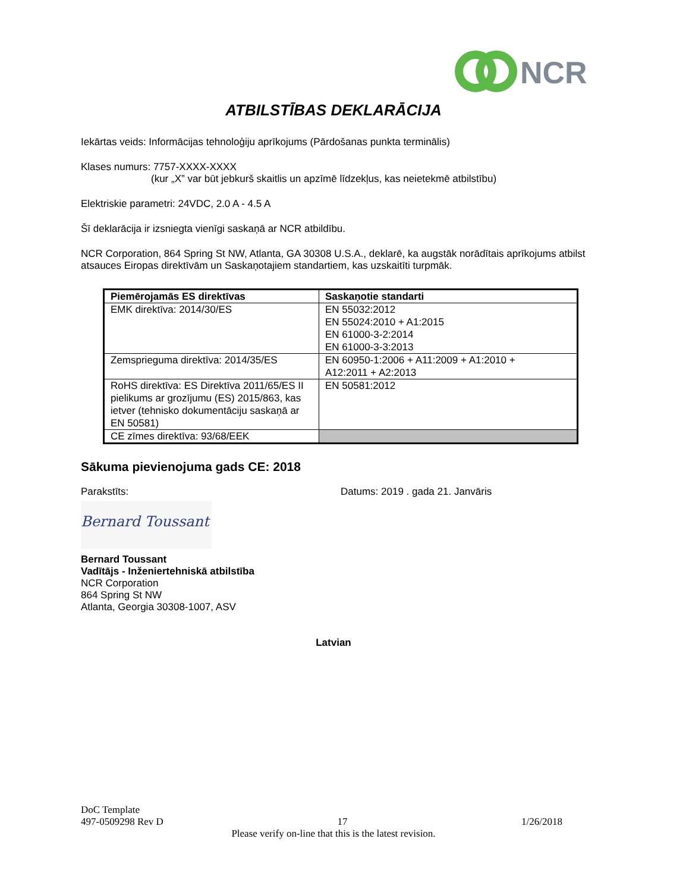NCR
ATBILSTĪBAS DEKLARĀCIJA
Iekārtas veids: Informācijas tehnoloģiju aprīkojums (Pārdošanas punkta terminālis)
Klases numurs: 7757-XXXX-XXXX
(kur „X” var būt jebkurš skaitlis un apzīmē līdzekļus, kas neietekmē atbilstību)
Elektriskie parametri: 24VDC, 2.0 A - 4.5 A
Šī deklarācija ir izsniegta vienīgi saskaņā ar NCR atbildību.
NCR Corporation, 864 Spring St NW, Atlanta, GA 30308 U.S.A., deklarē, ka augstāk norādītais aprīkojums atbilst atsauces Eiropas direktīvām un Saskaņotajiem standartiem, kas uzskaitīti turpmāk.
| Piemērojamās ES direktīvas | Saskaņotie standarti |
| --- | --- |
| EMK direktīva: 2014/30/ES | EN 55032:2012 EN 55024:2010 + A1:2015 EN 61000-3-2:2014 EN 61000-3-3:2013 |
| Zemsprieguma direktīva: 2014/35/ES | EN 60950-1:2006 + A11:2009 + A1:2010 + A12:2011 + A2:2013 |
| RoHS direktīva: ES Direktīva 2011/65/ES II pielikums ar grozījumu (ES) 2015/863, kas ietver (tehnisko dokumentāciju saskaņā ar EN 50581) | EN 50581:2012 |
| CE zīmes direktīva: 93/68/EEK | |
Sākuma pievienojuma gads CE: 2018
Parakstīts: Datums: 2019 . gada 21. Janvāris
Bernard Toussant
Bernard Toussant
Vadītājs - Inženiertehniskā atbilstība
NCR Corporation
864 Spring St NW
Atlanta, Georgia 30308-1007, ASV
Latvian
DoC Template
497-0509298 Rev D 17 1/26/2018
Please verify on-line that this is the latest revision.